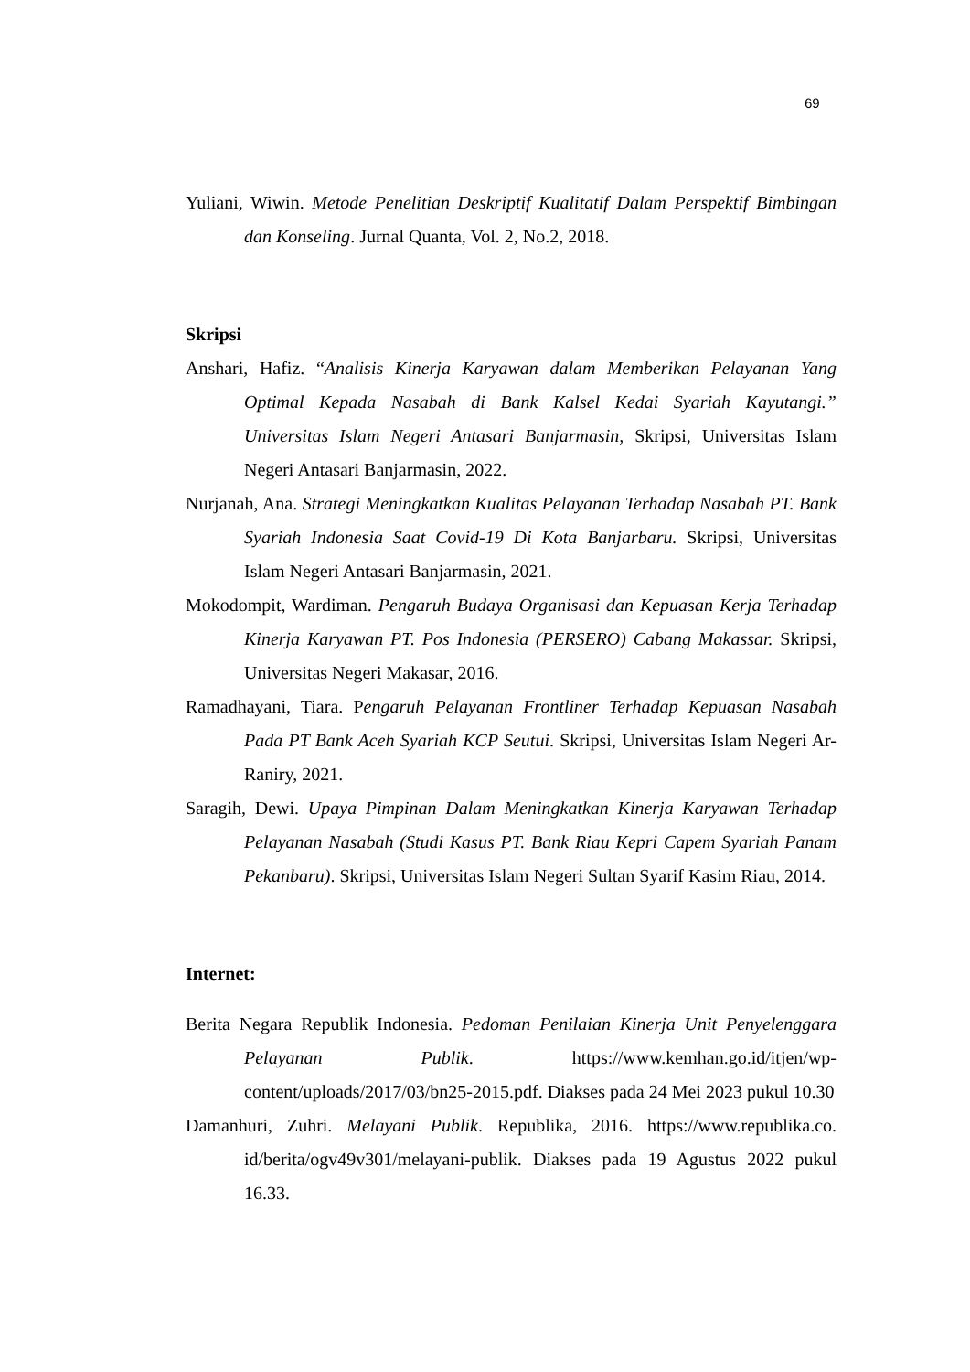69
Yuliani, Wiwin. Metode Penelitian Deskriptif Kualitatif Dalam Perspektif Bimbingan dan Konseling. Jurnal Quanta, Vol. 2, No.2, 2018.
Skripsi
Anshari, Hafiz. “Analisis Kinerja Karyawan dalam Memberikan Pelayanan Yang Optimal Kepada Nasabah di Bank Kalsel Kedai Syariah Kayutangi.” Universitas Islam Negeri Antasari Banjarmasin, Skripsi, Universitas Islam Negeri Antasari Banjarmasin, 2022.
Nurjanah, Ana. Strategi Meningkatkan Kualitas Pelayanan Terhadap Nasabah PT. Bank Syariah Indonesia Saat Covid-19 Di Kota Banjarbaru. Skripsi, Universitas Islam Negeri Antasari Banjarmasin, 2021.
Mokodompit, Wardiman. Pengaruh Budaya Organisasi dan Kepuasan Kerja Terhadap Kinerja Karyawan PT. Pos Indonesia (PERSERO) Cabang Makassar. Skripsi, Universitas Negeri Makasar, 2016.
Ramadhayani, Tiara. Pengaruh Pelayanan Frontliner Terhadap Kepuasan Nasabah Pada PT Bank Aceh Syariah KCP Seutui. Skripsi, Universitas Islam Negeri Ar-Raniry, 2021.
Saragih, Dewi. Upaya Pimpinan Dalam Meningkatkan Kinerja Karyawan Terhadap Pelayanan Nasabah (Studi Kasus PT. Bank Riau Kepri Capem Syariah Panam Pekanbaru). Skripsi, Universitas Islam Negeri Sultan Syarif Kasim Riau, 2014.
Internet:
Berita Negara Republik Indonesia. Pedoman Penilaian Kinerja Unit Penyelenggara Pelayanan Publik. https://www.kemhan.go.id/itjen/wp-content/uploads/2017/03/bn25-2015.pdf. Diakses pada 24 Mei 2023 pukul 10.30
Damanhuri, Zuhri. Melayani Publik. Republika, 2016. https://www.republika.co. id/berita/ogv49v301/melayani-publik. Diakses pada 19 Agustus 2022 pukul 16.33.